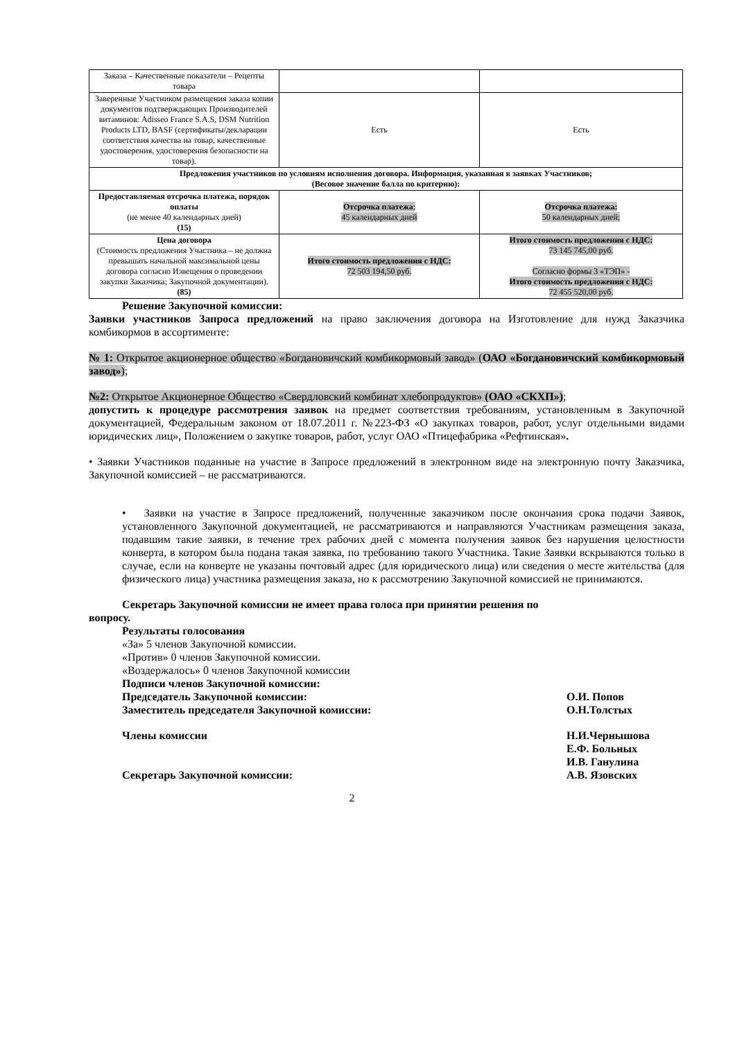| Заказа – Качественные показатели – Рецепты товара | | |
| Заверенные Участником размещения заказа копии документов подтверждающих Производителей витаминов: Adisseo France S.A.S, DSM Nutrition Products LTD, BASF (сертификаты/декларации соответствия качества на товар, качественные удостоверения, удостоверения безопасности на товар). | Есть | Есть |
| Предложения участников по условиям исполнения договора. Информация, указанная в заявках Участников; (Весовое значение балла по критерию): | | |
| Предоставляемая отсрочка платежа, порядок оплаты (не менее 40 календарных дней) (15) | Отсрочка платежа : 45 календарных дней | Отсрочка платежа: 50 календарных дней; |
| Цена договора (Стоимость предложения Участника – не должна превышать начальной максимальной цены договора согласно Извещения о проведении закупки Заказчика; Закупочной документации). (85) | Итого стоимость предложения с НДС: 72 503 194,50 руб. | Итого стоимость предложения с НДС: 73 145 745,00 руб. Согласно формы 3 «ТЭП» - Итого стоимость предложения с НДС: 72 455 520,00 руб. |
Решение Закупочной комиссии:
Заявки участников Запроса предложений на право заключения договора на Изготовление для нужд Заказчика комбикормов в ассортименте:
№ 1: Открытое акционерное общество «Богдановичский комбикормовый завод» (ОАО «Богдановичский комбикормовый завод»);
№2: Открытое Акционерное Общество «Свердловский комбинат хлебопродуктов» (ОАО «СКХП»);
допустить к процедуре рассмотрения заявок на предмет соответствия требованиям, установленным в Закупочной документацией, Федеральным законом от 18.07.2011 г. №223-ФЗ «О закупках товаров, работ, услуг отдельными видами юридических лиц», Положением о закупке товаров, работ, услуг ОАО «Птицефабрика «Рефтинская».
• Заявки Участников поданные на участие в Запросе предложений в электронном виде на электронную почту Заказчика, Закупочной комиссией – не рассматриваются.
• Заявки на участие в Запросе предложений, полученные заказчиком после окончания срока подачи Заявок, установленного Закупочной документацией, не рассматриваются и направляются Участникам размещения заказа, подавшим такие заявки, в течение трех рабочих дней с момента получения заявок без нарушения целостности конверта, в котором была подана такая заявка, по требованию такого Участника. Такие Заявки вскрываются только в случае, если на конверте не указаны почтовый адрес (для юридического лица) или сведения о месте жительства (для физического лица) участника размещения заказа, но к рассмотрению Закупочной комиссией не принимаются.
Секретарь Закупочной комиссии не имеет права голоса при принятии решения по
вопросу.
Результаты голосования
«За» 5 членов Закупочной комиссии.
«Против» 0 членов Закупочной комиссии.
«Воздержалось» 0 членов Закупочной комиссии
Подписи членов Закупочной комиссии:
Председатель Закупочной комиссии: О.И. Попов
Заместитель председателя Закупочной комиссии: О.Н.Толстых
Члены комиссии Н.И.Чернышова
Е.Ф. Больных
И.В. Ганулина
Секретарь Закупочной комиссии: А.В. Язовских
2